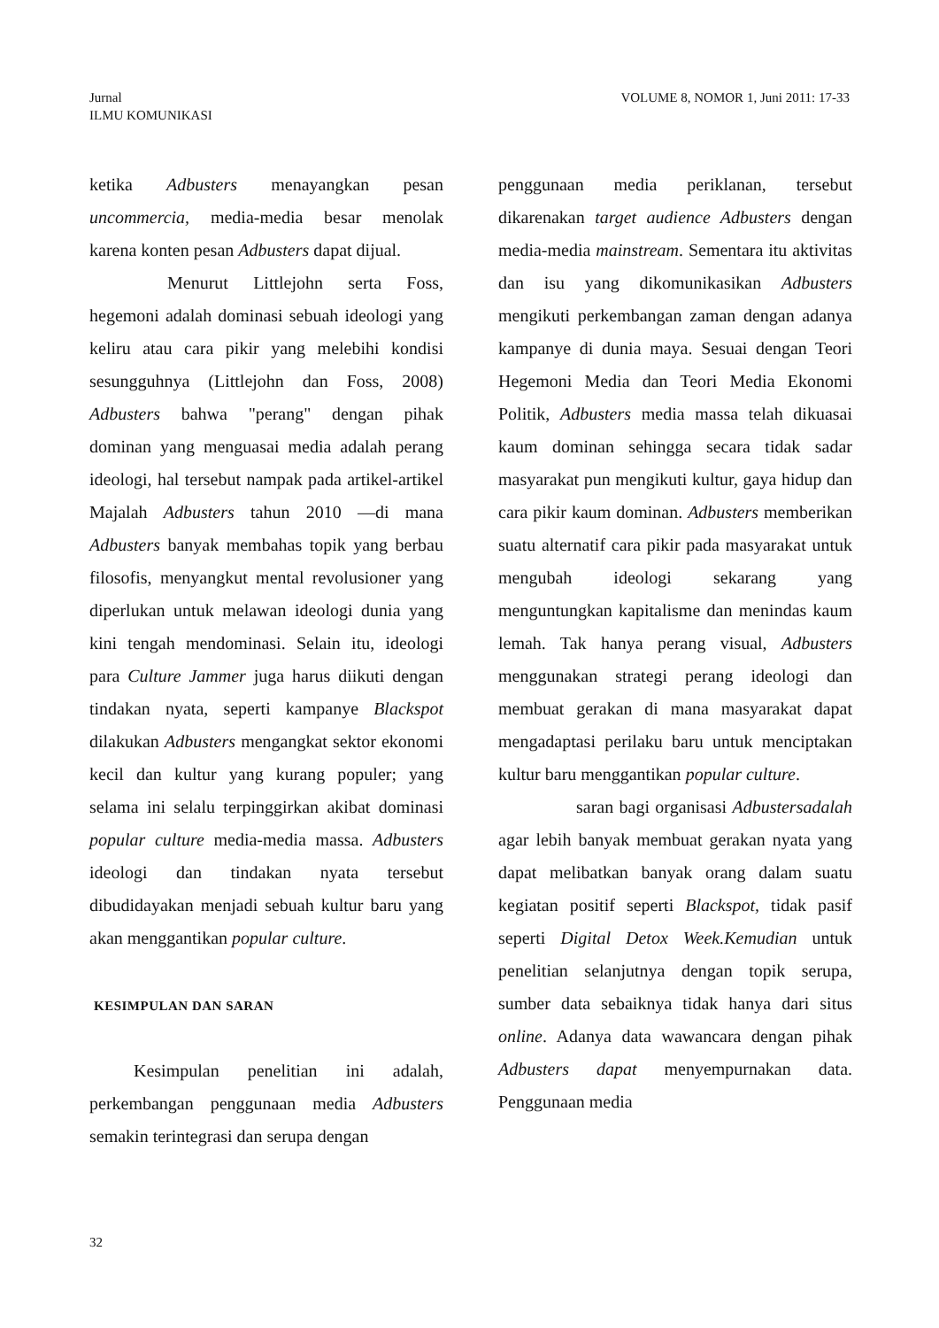Jurnal
ILMU KOMUNIKASI
VOLUME 8, NOMOR 1, Juni 2011: 17-33
ketika Adbusters menayangkan pesan uncommercia, media-media besar menolak karena konten pesan Adbusters dapat dijual.
Menurut Littlejohn serta Foss, hegemoni adalah dominasi sebuah ideologi yang keliru atau cara pikir yang melebihi kondisi sesungguhnya (Littlejohn dan Foss, 2008) Adbusters bahwa "perang" dengan pihak dominan yang menguasai media adalah perang ideologi, hal tersebut nampak pada artikel-artikel Majalah Adbusters tahun 2010 —di mana Adbusters banyak membahas topik yang berbau filosofis, menyangkut mental revolusioner yang diperlukan untuk melawan ideologi dunia yang kini tengah mendominasi. Selain itu, ideologi para Culture Jammer juga harus diikuti dengan tindakan nyata, seperti kampanye Blackspot dilakukan Adbusters mengangkat sektor ekonomi kecil dan kultur yang kurang populer; yang selama ini selalu terpinggirkan akibat dominasi popular culture media-media massa. Adbusters ideologi dan tindakan nyata tersebut dibudidayakan menjadi sebuah kultur baru yang akan menggantikan popular culture.
KESIMPULAN DAN SARAN
Kesimpulan penelitian ini adalah, perkembangan penggunaan media Adbusters semakin terintegrasi dan serupa dengan
penggunaan media periklanan, tersebut dikarenakan target audience Adbusters dengan media-media mainstream. Sementara itu aktivitas dan isu yang dikomunikasikan Adbusters mengikuti perkembangan zaman dengan adanya kampanye di dunia maya. Sesuai dengan Teori Hegemoni Media dan Teori Media Ekonomi Politik, Adbusters media massa telah dikuasai kaum dominan sehingga secara tidak sadar masyarakat pun mengikuti kultur, gaya hidup dan cara pikir kaum dominan. Adbusters memberikan suatu alternatif cara pikir pada masyarakat untuk mengubah ideologi sekarang yang menguntungkan kapitalisme dan menindas kaum lemah. Tak hanya perang visual, Adbusters menggunakan strategi perang ideologi dan membuat gerakan di mana masyarakat dapat mengadaptasi perilaku baru untuk menciptakan kultur baru menggantikan popular culture.
saran bagi organisasi Adbustersadalah agar lebih banyak membuat gerakan nyata yang dapat melibatkan banyak orang dalam suatu kegiatan positif seperti Blackspot, tidak pasif seperti Digital Detox Week.Kemudian untuk penelitian selanjutnya dengan topik serupa, sumber data sebaiknya tidak hanya dari situs online. Adanya data wawancara dengan pihak Adbusters dapat menyempurnakan data. Penggunaan media
32